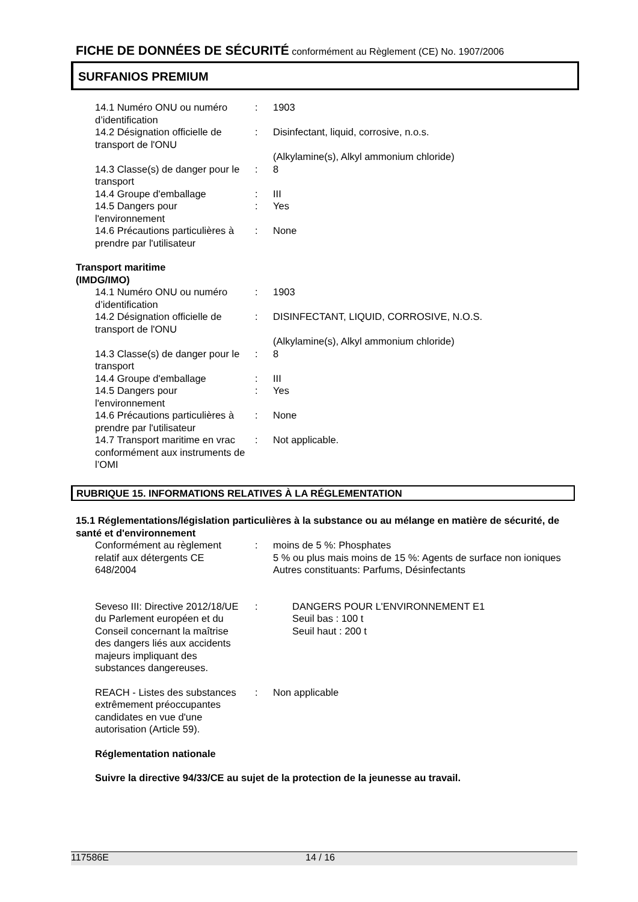FICHE DE DONNÉES DE SÉCURITÉ conformément au Règlement (CE) No. 1907/2006
SURFANIOS PREMIUM
14.1 Numéro ONU ou numéro d’identification
: 1903
14.2 Désignation officielle de transport de l'ONU
: Disinfectant, liquid, corrosive, n.o.s.
(Alkylamine(s), Alkyl ammonium chloride)
14.3 Classe(s) de danger pour le transport
: 8
14.4 Groupe d'emballage : III
14.5 Dangers pour l'environnement
: Yes
14.6 Précautions particulières à prendre par l'utilisateur
: None
Transport maritime (IMDG/IMO)
14.1 Numéro ONU ou numéro d’identification
: 1903
14.2 Désignation officielle de transport de l'ONU
: DISINFECTANT, LIQUID, CORROSIVE, N.O.S.
(Alkylamine(s), Alkyl ammonium chloride)
14.3 Classe(s) de danger pour le transport
: 8
14.4 Groupe d'emballage : III
14.5 Dangers pour l'environnement
: Yes
14.6 Précautions particulières à prendre par l'utilisateur
: None
14.7 Transport maritime en vrac conformément aux instruments de l’OMI
: Not applicable.
RUBRIQUE 15. INFORMATIONS RELATIVES À LA RÉGLEMENTATION
15.1 Réglementations/législation particulières à la substance ou au mélange en matière de sécurité, de santé et d'environnement
Conformément au règlement relatif aux détergents CE 648/2004
: moins de 5 %: Phosphates
5 % ou plus mais moins de 15 %: Agents de surface non ioniques
Autres constituants: Parfums, Désinfectants
Seveso III: Directive 2012/18/UE du Parlement européen et du Conseil concernant la maîtrise des dangers liés aux accidents majeurs impliquant des substances dangereuses.
: DANGERS POUR L'ENVIRONNEMENT E1
Seuil bas : 100 t
Seuil haut : 200 t
REACH - Listes des substances extrêmement préoccupantes candidates en vue d'une autorisation (Article 59).
: Non applicable
Réglementation nationale
Suivre la directive 94/33/CE au sujet de la protection de la jeunesse au travail.
117586E 14 / 16